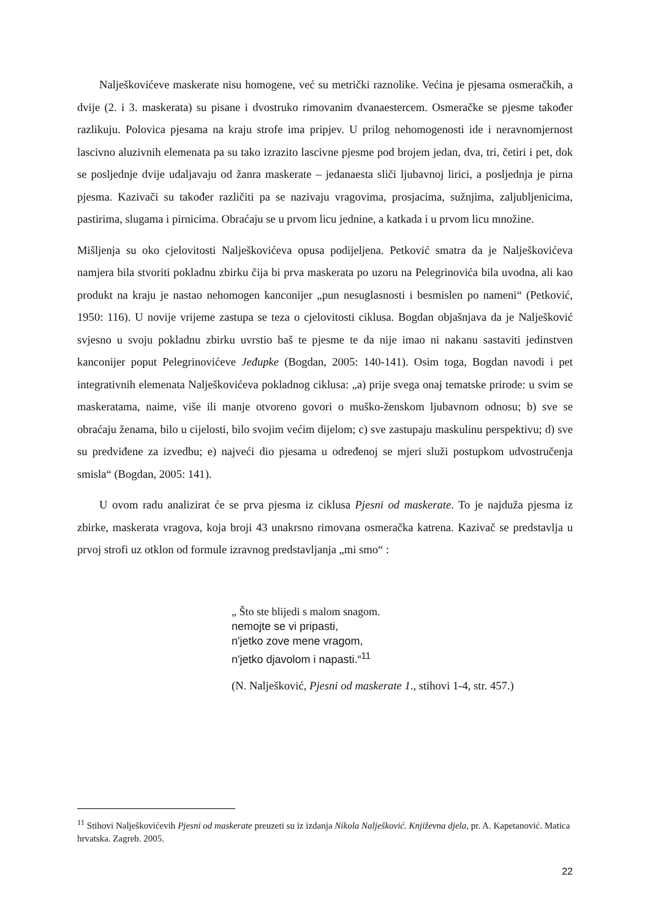Nalješkovićeve maskerate nisu homogene, već su metrički raznolike. Većina je pjesama osmeračkih, a dvije (2. i 3. maskerata) su pisane i dvostruko rimovanim dvanaestercem. Osmeračke se pjesme također razlikuju. Polovica pjesama na kraju strofe ima pripjev. U prilog nehomogenosti ide i neravnomjernost lascivno aluzivnih elemenata pa su tako izrazito lascivne pjesme pod brojem jedan, dva, tri, četiri i pet, dok se posljednje dvije udaljavaju od žanra maskerate – jedanaesta sliči ljubavnoj lirici, a posljednja je pirna pjesma. Kazivači su također različiti pa se nazivaju vragovima, prosjacima, sužnjima, zaljubljenicima, pastirima, slugama i pirnicima. Obraćaju se u prvom licu jednine, a katkada i u prvom licu množine.
Mišljenja su oko cjelovitosti Nalješkovićeva opusa podijeljena. Petković smatra da je Nalješkovićeva namjera bila stvoriti pokladnu zbirku čija bi prva maskerata po uzoru na Pelegrinovića bila uvodna, ali kao produkt na kraju je nastao nehomogen kanconijer „pun nesuglasnosti i besmislen po nameni“ (Petković, 1950: 116). U novije vrijeme zastupa se teza o cjelovitosti ciklusa. Bogdan objašnjava da je Nalješković svjesno u svoju pokladnu zbirku uvrstio baš te pjesme te da nije imao ni nakanu sastaviti jedinstven kanconijer poput Pelegrinovićeve Jeđupke (Bogdan, 2005: 140-141). Osim toga, Bogdan navodi i pet integrativnih elemenata Nalješkovićeva pokladnog ciklusa: „a) prije svega onaj tematske prirode: u svim se maskeratama, naime, više ili manje otvoreno govori o muško-ženskom ljubavnom odnosu; b) sve se obraćaju ženama, bilo u cijelosti, bilo svojim većim dijelom; c) sve zastupaju maskulinu perspektivu; d) sve su predviđene za izvedbu; e) najveći dio pjesama u određenoj se mjeri služi postupkom udvostručenja smisla“ (Bogdan, 2005: 141).
U ovom radu analizirat će se prva pjesma iz ciklusa Pjesni od maskerate. To je najduža pjesma iz zbirke, maskerata vragova, koja broji 43 unakrsno rimovana osmeračka katrena. Kazivač se predstavlja u prvoj strofi uz otklon od formule izravnog predstavljanja „mi smo“ :
„ Što ste blijedi s malom snagom.
nemojte se vi pripasti,
n'jetko zove mene vragom,
n'jetko djavolom i napasti.“<sup>11</sup>
(N. Nalješković, Pjesni od maskerate 1., stihovi 1-4, str. 457.)
<sup>11</sup> Stihovi Nalješkovićevih Pjesni od maskerate preuzeti su iz izdanja Nikola Nalješković. Književna djela, pr. A. Kapetanović. Matica hrvatska. Zagreb. 2005.
22